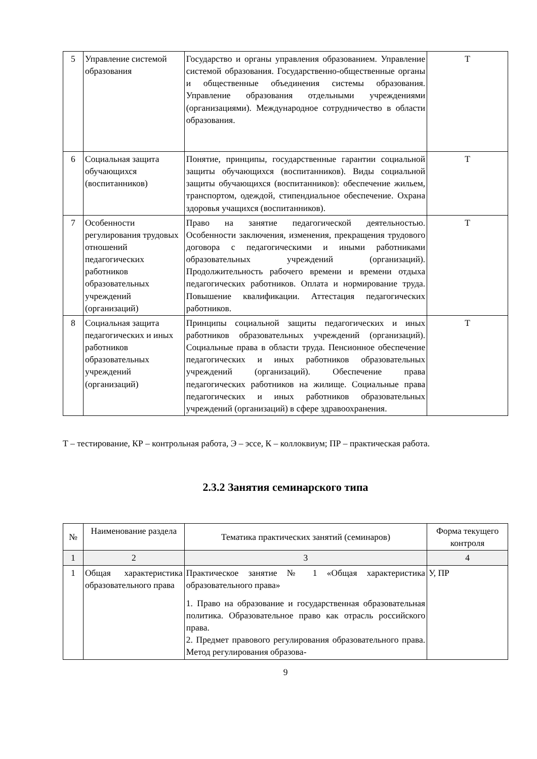| 5 | Управление системой образования | Государство и органы управления образованием. Управление системой образования. Государственно-общественные органы и общественные объединения системы образования. Управление образования отдельными учреждениями (организациями). Международное сотрудничество в области образования. | Т |
| 6 | Социальная защита обучающихся (воспитанников) | Понятие, принципы, государственные гарантии социальной защиты обучающихся (воспитанников). Виды социальной защиты обучающихся (воспитанников): обеспечение жильем, транспортом, одеждой, стипендиальное обеспечение. Охрана здоровья учащихся (воспитанников). | Т |
| 7 | Особенности регулирования трудовых отношений педагогических работников образовательных учреждений (организаций) | Право на занятие педагогической деятельностью. Особенности заключения, изменения, прекращения трудового договора с педагогическими и иными работниками образовательных учреждений (организаций). Продолжительность рабочего времени и времени отдыха педагогических работников. Оплата и нормирование труда. Повышение квалификации. Аттестация педагогических работников. | Т |
| 8 | Социальная защита педагогических и иных работников образовательных учреждений (организаций) | Принципы социальной защиты педагогических и иных работников образовательных учреждений (организаций). Социальные права в области труда. Пенсионное обеспечение педагогических и иных работников образовательных учреждений (организаций). Обеспечение права педагогических работников на жилище. Социальные права педагогических и иных работников образовательных учреждений (организаций) в сфере здравоохранения. | Т |
Т – тестирование, КР – контрольная работа, Э – эссе, К – коллоквиум; ПР – практическая работа.
2.3.2 Занятия семинарского типа
| № | Наименование раздела | Тематика практических занятий (семинаров) | Форма текущего контроля |
| --- | --- | --- | --- |
| 1 | 2 | 3 | 4 |
| 1 | Общая характеристика образовательного права | Практическое занятие № 1 «Общая характеристика образовательного права» 1. Право на образование и государственная образовательная политика. Образовательное право как отрасль российского права. 2. Предмет правового регулирования образовательного права. Метод регулирования образова- | У, ПР |
9